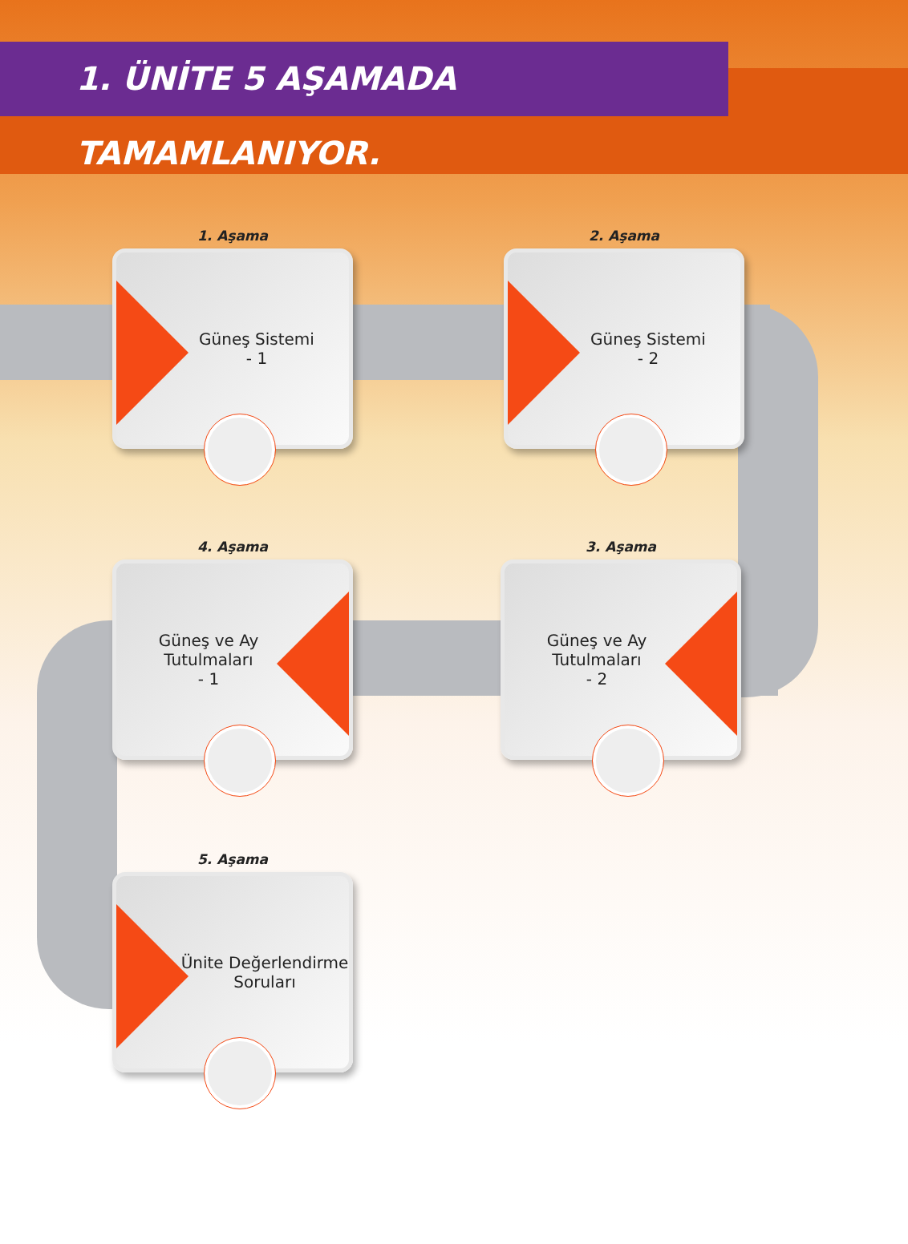1. ÜNİTE 5 AŞAMADA TAMAMLANIYOR.
1. Aşama
Güneş Sistemi
- 1
2. Aşama
Güneş Sistemi
- 2
3. Aşama
Güneş ve Ay
Tutulmaları
- 2
4. Aşama
Güneş ve Ay
Tutulmaları
- 1
5. Aşama
Ünite Değerlendirme
Soruları